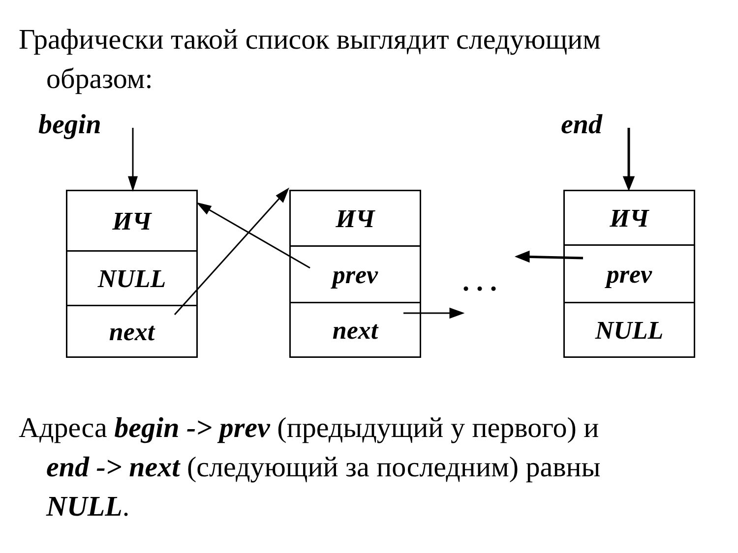Графически такой список выглядит следующим
образом:
begin end
ИЧ
NULL
next
ИЧ
prev
next
ИЧ
prev
NULL
. . .
Адреса begin -> prev (предыдущий у первого) и
end -> next (следующий за последним) равны
NULL.